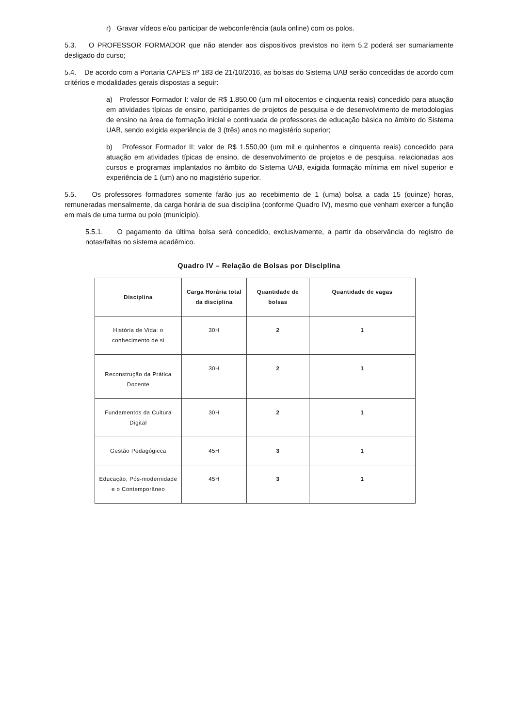r) Gravar vídeos e/ou participar de webconferência (aula online) com os polos.
5.3. O PROFESSOR FORMADOR que não atender aos dispositivos previstos no item 5.2 poderá ser sumariamente desligado do curso;
5.4. De acordo com a Portaria CAPES nº 183 de 21/10/2016, as bolsas do Sistema UAB serão concedidas de acordo com critérios e modalidades gerais dispostas a seguir:
a) Professor Formador I: valor de R$ 1.850,00 (um mil oitocentos e cinquenta reais) concedido para atuação em atividades típicas de ensino, participantes de projetos de pesquisa e de desenvolvimento de metodologias de ensino na área de formação inicial e continuada de professores de educação básica no âmbito do Sistema UAB, sendo exigida experiência de 3 (três) anos no magistério superior;
b) Professor Formador II: valor de R$ 1.550,00 (um mil e quinhentos e cinquenta reais) concedido para atuação em atividades típicas de ensino, de desenvolvimento de projetos e de pesquisa, relacionadas aos cursos e programas implantados no âmbito do Sistema UAB, exigida formação mínima em nível superior e experiência de 1 (um) ano no magistério superior.
5.5. Os professores formadores somente farão jus ao recebimento de 1 (uma) bolsa a cada 15 (quinze) horas, remuneradas mensalmente, da carga horária de sua disciplina (conforme Quadro IV), mesmo que venham exercer a função em mais de uma turma ou polo (município).
5.5.1. O pagamento da última bolsa será concedido, exclusivamente, a partir da observância do registro de notas/faltas no sistema acadêmico.
Quadro IV – Relação de Bolsas por Disciplina
| Disciplina | Carga Horária total da disciplina | Quantidade de bolsas | Quantidade de vagas |
| --- | --- | --- | --- |
| História de Vida: o conhecimento de si | 30H | 2 | 1 |
| Reconstrução da Prática Docente | 30H | 2 | 1 |
| Fundamentos da Cultura Digital | 30H | 2 | 1 |
| Gestão Pedagógicca | 45H | 3 | 1 |
| Educação, Pós-modernidade e o Contemporâneo | 45H | 3 | 1 |